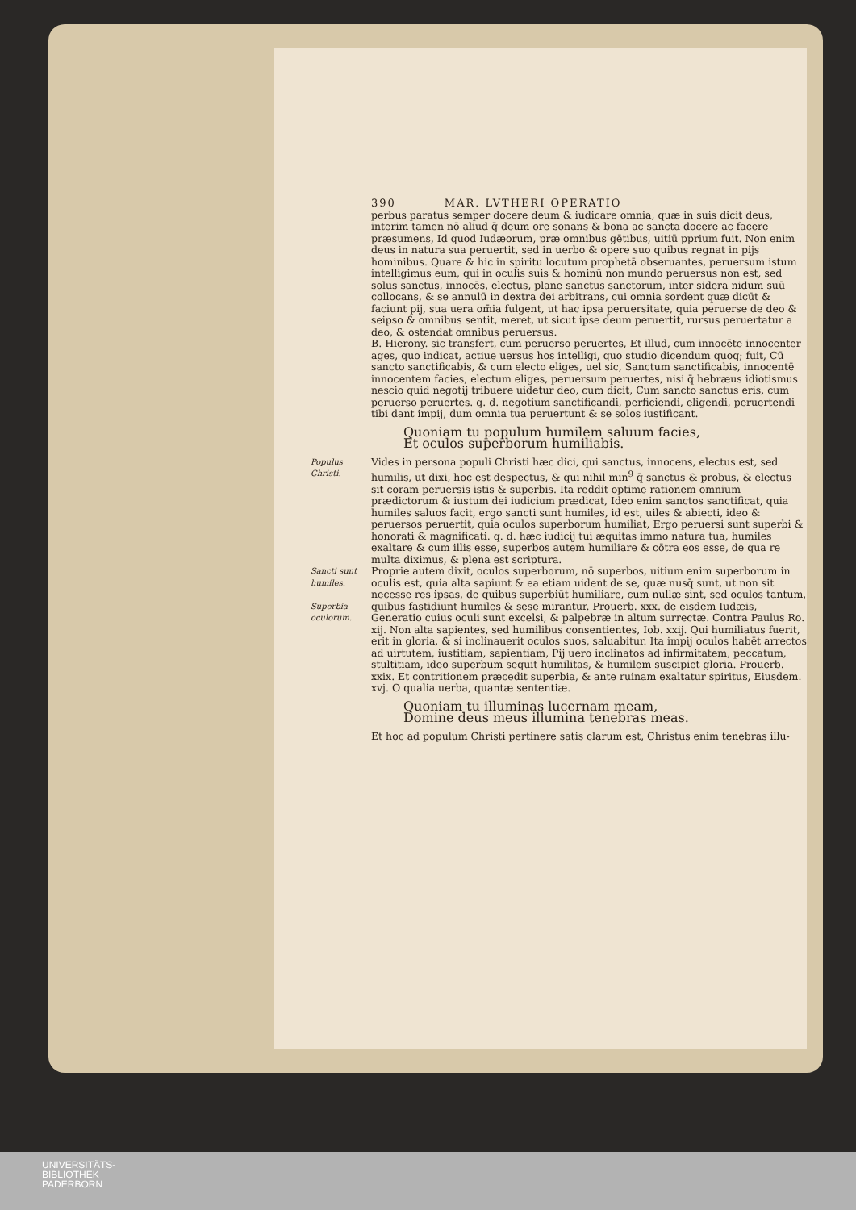390 MAR. LVTHERI OPERATIO
perbus paratus semper docere deum & iudicare omnia, quæ in suis dicit deus, interim tamen nō aliud q̄ deum ore sonans & bona ac sancta docere ac facere præsumens, Id quod Iudæorum, præ omnibus gētibus, uitiū pprium fuit. Non enim deus in natura sua peruertit, sed in uerbo & opere suo quibus regnat in pijs hominibus. Quare & hic in spiritu locutum prophetā obseruantes, peruersum istum intelligimus eum, qui in oculis suis & hominū non mundo peruersus non est, sed solus sanctus, innocēs, electus, plane sanctus sanctorum, inter sidera nidum suū collocans, & se annulū in dextra dei arbitrans, cui omnia sordent quæ dicūt & faciunt pij, sua uera om̄ia fulgent, ut hac ipsa peruersitate, quia peruerse de deo & seipso & omnibus sentit, meret, ut sicut ipse deum peruertit, rursus peruertatur a deo, & ostendat omnibus peruersus.
B. Hierony. sic transfert, cum peruerso peruertes, Et illud, cum innocēte innocenter ages, quo indicat, actiue uersus hos intelligi, quo studio dicendum quoq; fuit, Cū sancto sanctificabis, & cum electo eliges, uel sic, Sanctum sanctificabis, innocentē innocentem facies, electum eliges, peruersum peruertes, nisi q̄ hebræus idiotismus nescio quid negotij tribuere uidetur deo, cum dicit, Cum sancto sanctus eris, cum peruerso peruertes. q. d. negotium sanctificandi, perficiendi, eligendi, peruertendi tibi dant impij, dum omnia tua peruertunt & se solos iustificant.
Quoniam tu populum humilem saluum facies,
Et oculos superborum humiliabis.
Populus Christi.
Vides in persona populi Christi hæc dici, qui sanctus, innocens, electus est, sed humilis, ut dixi, hoc est despectus, & qui nihil min<sup>9</sup> q̄ sanctus & probus, & electus sit coram peruersis istis & superbis. Ita reddit optime rationem omnium prædictorum & iustum dei iudicium prædicat, Ideo enim sanctos sanctificat, quia humiles saluos facit, ergo sancti sunt humiles, id est, uiles & abiecti, ideo & peruersos peruertit, quia oculos superborum humiliat, Ergo peruersi sunt superbi & honorati & magnificati. q. d. hæc iudicij tui æquitas immo natura tua, humiles exaltare & cum illis esse, superbos autem humiliare & cōtra eos esse, de qua re multa diximus, & plena est scriptura.
Sancti sunt humiles.
Superbia oculorum.
Proprie autem dixit, oculos superborum, nō superbos, uitium enim superborum in oculis est, quia alta sapiunt & ea etiam uident de se, quæ nusq̄ sunt, ut non sit necesse res ipsas, de quibus superbiūt humiliare, cum nullæ sint, sed oculos tantum, quibus fastidiunt humiles & sese mirantur. Prouerb. xxx. de eisdem Iudæis, Generatio cuius oculi sunt excelsi, & palpebræ in altum surrectæ. Contra Paulus Ro. xij. Non alta sapientes, sed humilibus consentientes, Iob. xxij. Qui humiliatus fuerit, erit in gloria, & si inclinauerit oculos suos, saluabitur. Ita impij oculos habēt arrectos ad uirtutem, iustitiam, sapientiam, Pij uero inclinatos ad infirmitatem, peccatum, stultitiam, ideo superbum sequit humilitas, & humilem suscipiet gloria. Prouerb. xxix. Et contritionem præcedit superbia, & ante ruinam exaltatur spiritus, Eiusdem. xvj. O qualia uerba, quantæ sententiæ.
Quoniam tu illuminas lucernam meam,
Domine deus meus illumina tenebras meas.
Et hoc ad populum Christi pertinere satis clarum est, Christus enim tenebras illu-
UNIVERSITÄTS-
BIBLIOTHEK
PADERBORN